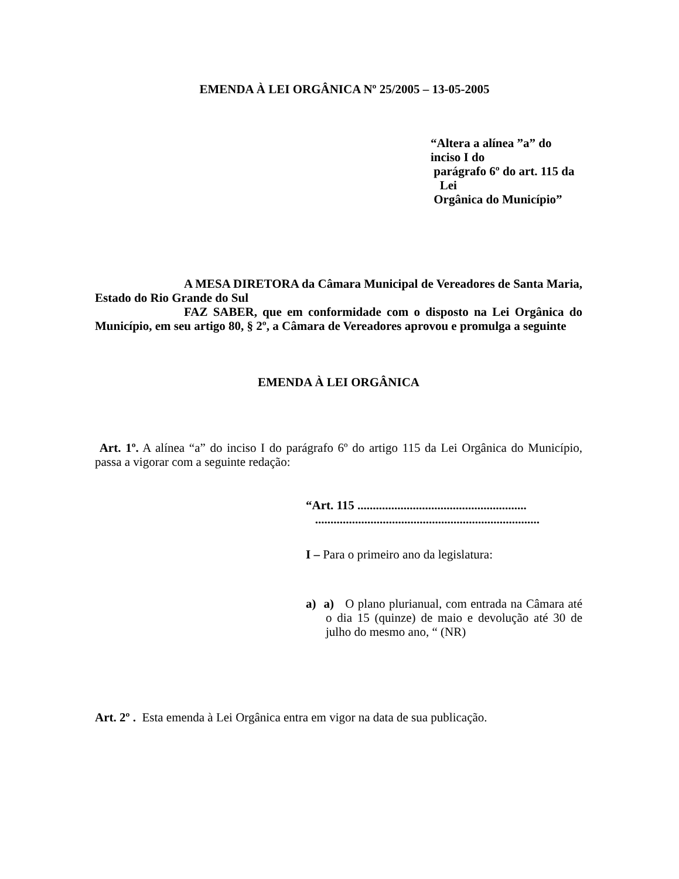EMENDA À LEI ORGÂNICA Nº 25/2005 – 13-05-2005
“Altera a alínea ”a” do inciso I do
parágrafo 6º do art. 115 da Lei
Orgânica do Município”
A MESA DIRETORA da Câmara Municipal de Vereadores de Santa Maria, Estado do Rio Grande do Sul
FAZ SABER, que em conformidade com o disposto na Lei Orgânica do Município, em seu artigo 80, § 2º, a Câmara de Vereadores aprovou e promulga a seguinte
EMENDA À LEI ORGÂNICA
Art. 1º. A alínea “a” do inciso I do parágrafo 6º do artigo 115 da Lei Orgânica do Município, passa a vigorar com a seguinte redação:
“Art. 115 .......................................................
.........................................................................
I – Para o primeiro ano da legislatura:
a) a) O plano plurianual, com entrada na Câmara até o dia 15 (quinze) de maio e devolução até 30 de julho do mesmo ano, “ (NR)
Art. 2º . Esta emenda à Lei Orgânica entra em vigor na data de sua publicação.